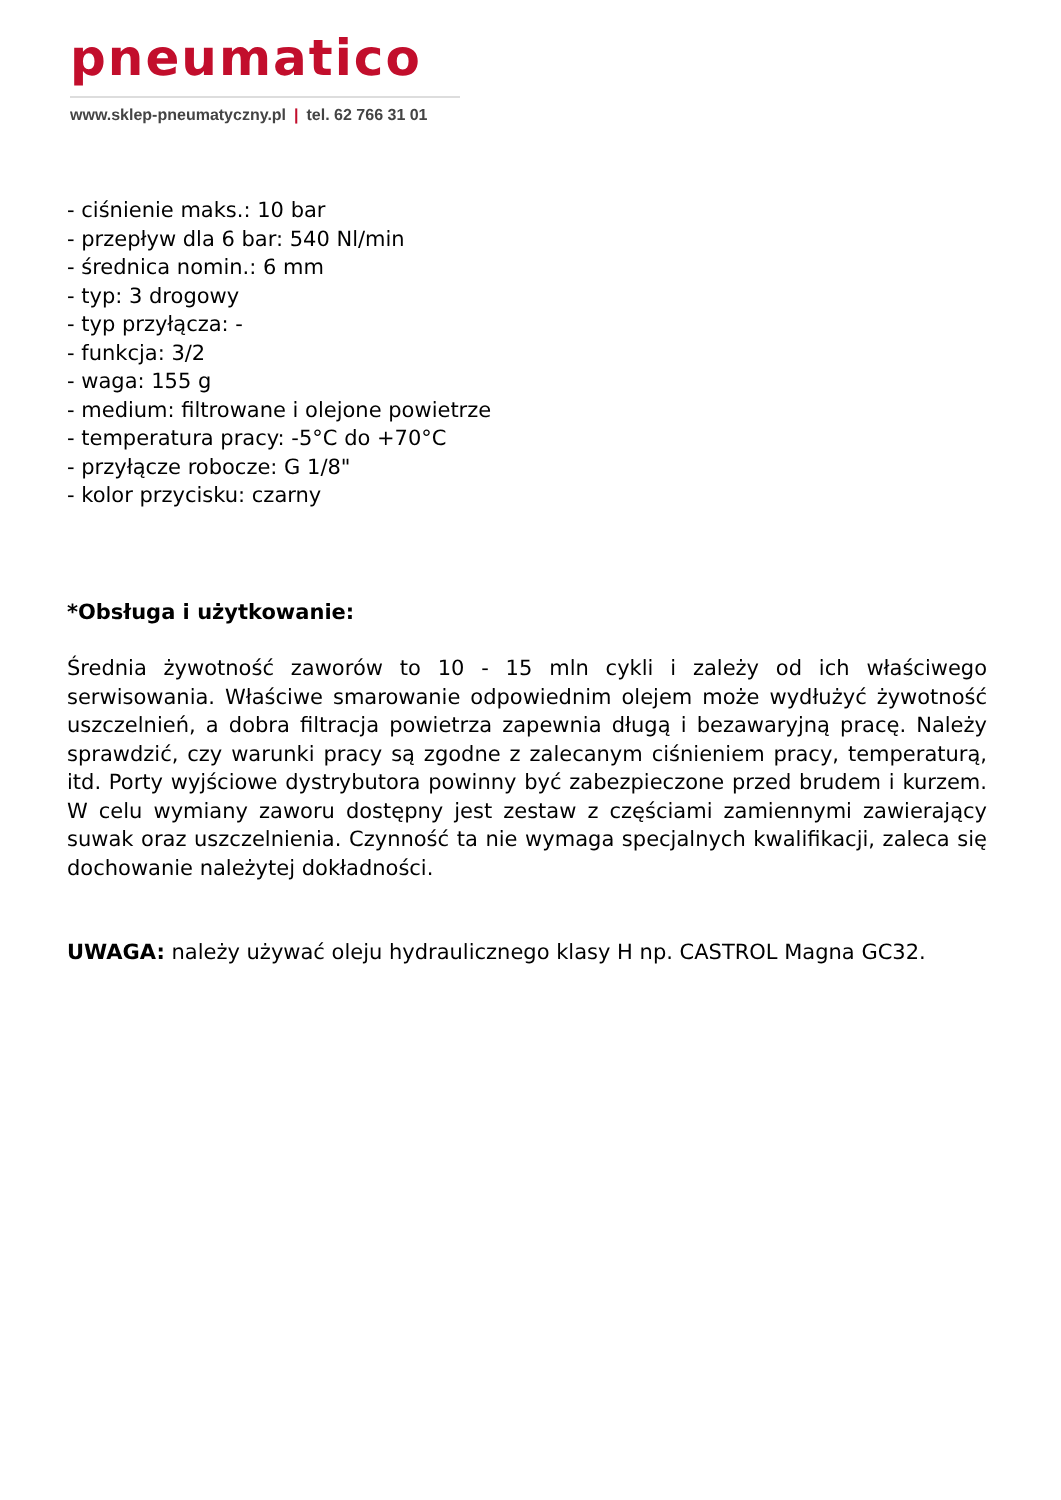pneumatico
www.sklep-pneumatyczny.pl | tel. 62 766 31 01
- ciśnienie maks.: 10 bar
- przepływ dla 6 bar: 540 Nl/min
- średnica nomin.: 6 mm
- typ: 3 drogowy
- typ przyłącza: -
- funkcja: 3/2
- waga: 155 g
- medium: filtrowane i olejone powietrze
- temperatura pracy: -5°C do +70°C
- przyłącze robocze: G 1/8"
- kolor przycisku: czarny
*Obsługa i użytkowanie:
Średnia żywotność zaworów to 10 - 15 mln cykli i zależy od ich właściwego serwisowania. Właściwe smarowanie odpowiednim olejem może wydłużyć żywotność uszczelnień, a dobra filtracja powietrza zapewnia długą i bezawaryjną pracę. Należy sprawdzić, czy warunki pracy są zgodne z zalecanym ciśnieniem pracy, temperaturą, itd. Porty wyjściowe dystrybutora powinny być zabezpieczone przed brudem i kurzem. W celu wymiany zaworu dostępny jest zestaw z częściami zamiennymi zawierający suwak oraz uszczelnienia. Czynność ta nie wymaga specjalnych kwalifikacji, zaleca się dochowanie należytej dokładności.
UWAGA: należy używać oleju hydraulicznego klasy H np. CASTROL Magna GC32.